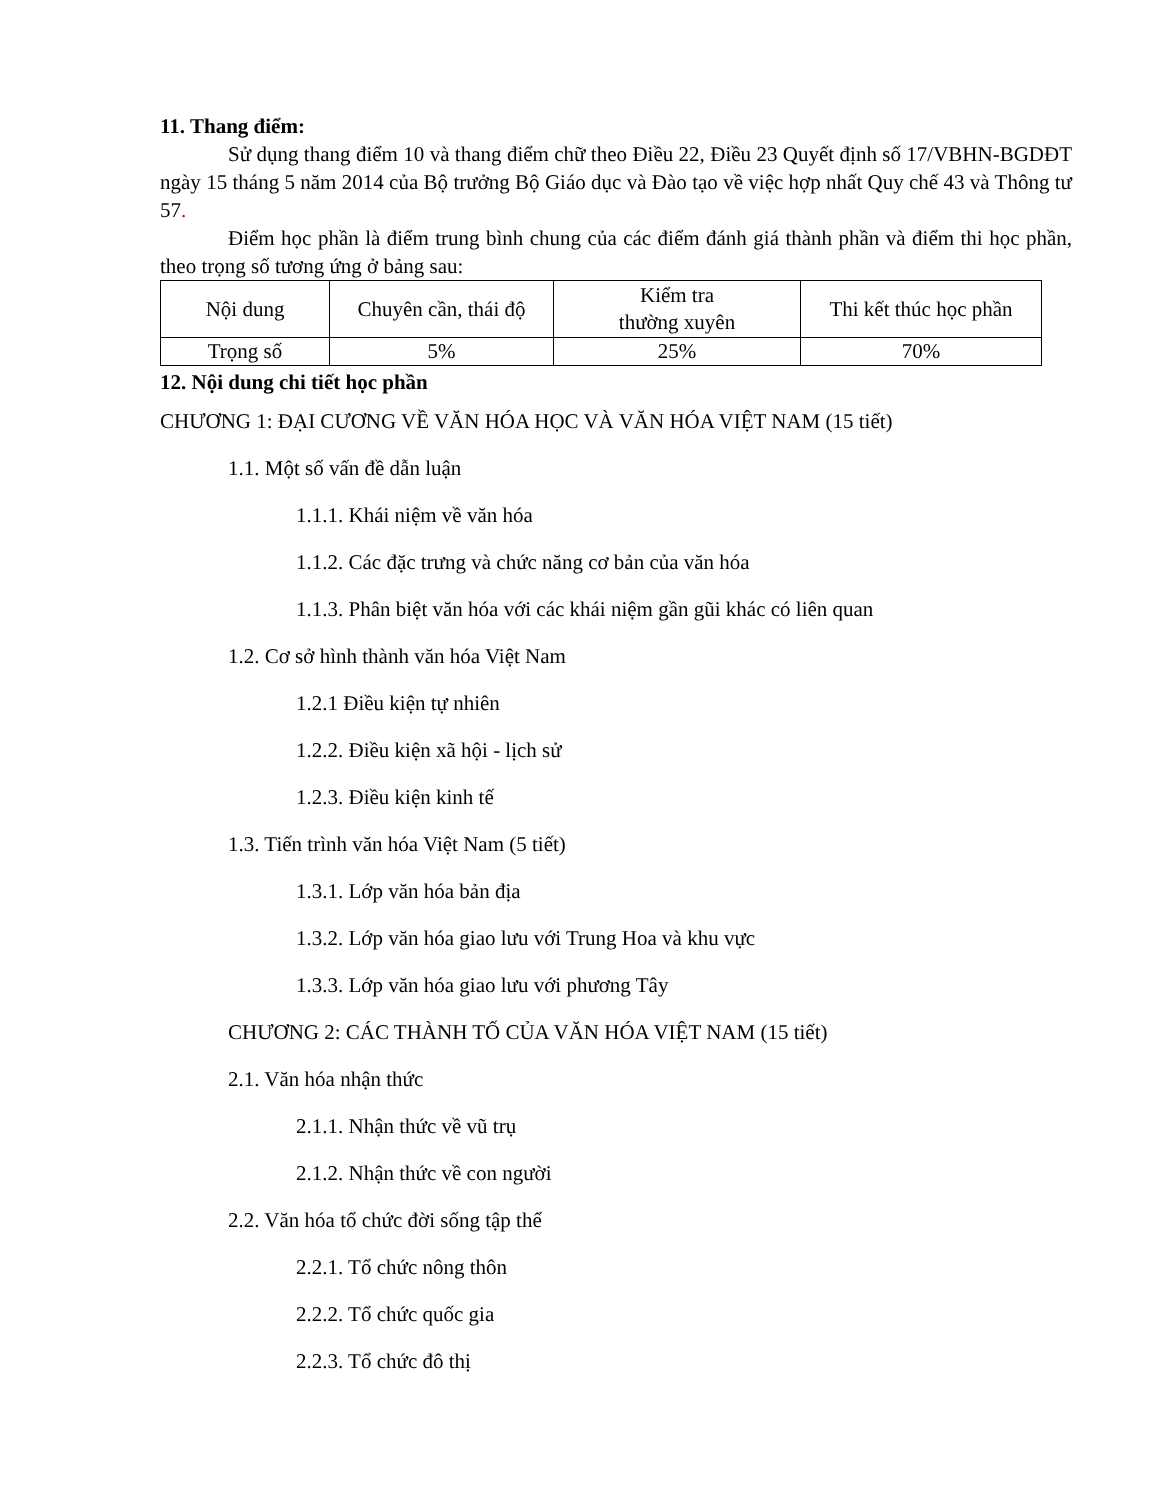11. Thang điểm:
Sử dụng thang điểm 10 và thang điểm chữ theo Điều 22, Điều 23 Quyết định số 17/VBHN-BGDĐT ngày 15 tháng 5 năm 2014 của Bộ trưởng Bộ Giáo dục và Đào tạo về việc hợp nhất Quy chế 43 và Thông tư 57.
Điểm học phần là điểm trung bình chung của các điểm đánh giá thành phần và điểm thi học phần, theo trọng số tương ứng ở bảng sau:
| Nội dung | Chuyên cần, thái độ | Kiểm tra thường xuyên | Thi kết thúc học phần |
| Trọng số | 5% | 25% | 70% |
12. Nội dung chi tiết học phần
CHƯƠNG 1: ĐẠI CƯƠNG VỀ VĂN HÓA HỌC VÀ VĂN HÓA VIỆT NAM (15 tiết)
1.1. Một số vấn đề dẫn luận
1.1.1. Khái niệm về văn hóa
1.1.2. Các đặc trưng và chức năng cơ bản của văn hóa
1.1.3. Phân biệt văn hóa với các khái niệm gần gũi khác có liên quan
1.2. Cơ sở hình thành văn hóa Việt Nam
1.2.1 Điều kiện tự nhiên
1.2.2. Điều kiện xã hội - lịch sử
1.2.3. Điều kiện kinh tế
1.3. Tiến trình văn hóa Việt Nam (5 tiết)
1.3.1. Lớp văn hóa bản địa
1.3.2. Lớp văn hóa giao lưu với Trung Hoa và khu vực
1.3.3. Lớp văn hóa giao lưu với phương Tây
CHƯƠNG 2: CÁC THÀNH TỐ CỦA VĂN HÓA VIỆT NAM (15 tiết)
2.1. Văn hóa nhận thức
2.1.1. Nhận thức về vũ trụ
2.1.2. Nhận thức về con người
2.2. Văn hóa tổ chức đời sống tập thể
2.2.1. Tổ chức nông thôn
2.2.2. Tổ chức quốc gia
2.2.3. Tổ chức đô thị